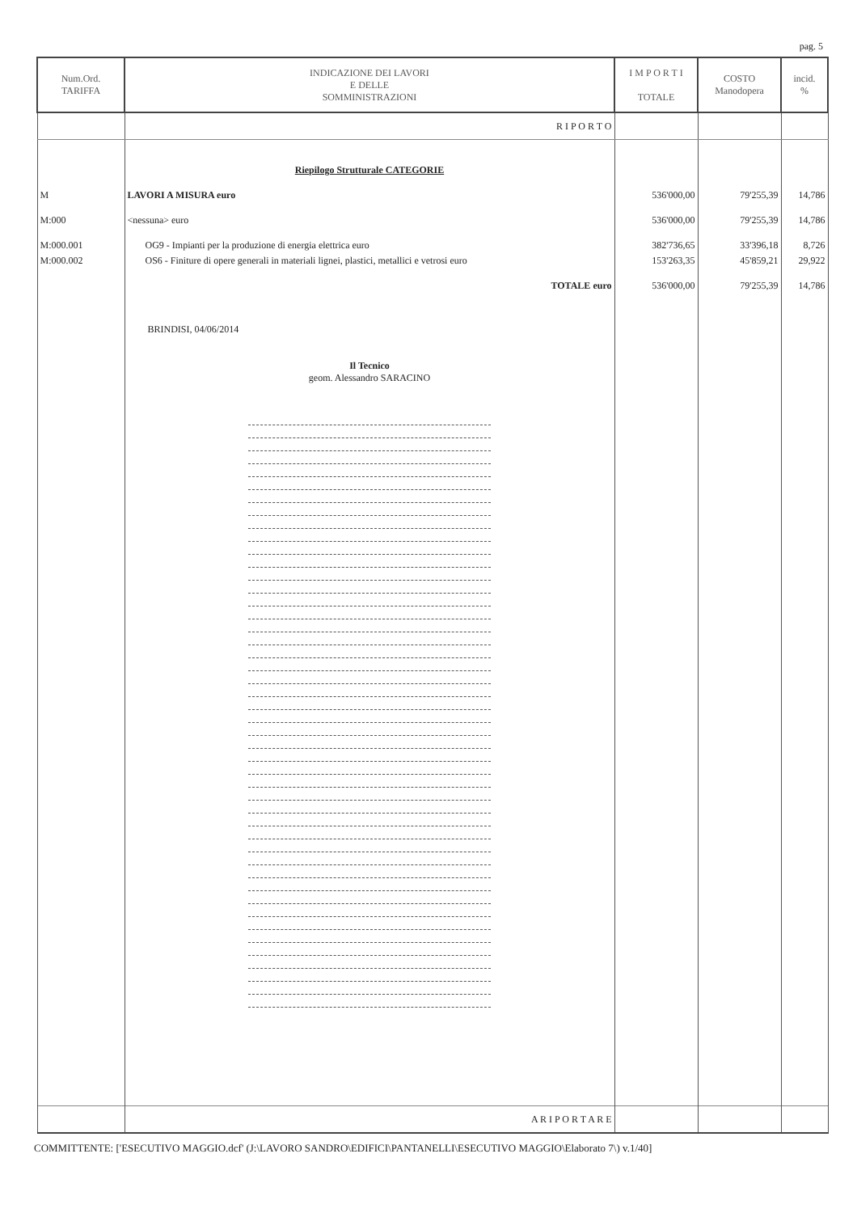pag. 5
| Num.Ord. TARIFFA | INDICAZIONE DEI LAVORI E DELLE SOMMINISTRAZIONI | I M P O R T I TOTALE | COSTO Manodopera | incid. % |
| --- | --- | --- | --- | --- |
| | R I P O R T O | | | |
| | Riepilogo Strutturale CATEGORIE | | | |
| M | LAVORI A MISURA euro | 536'000,00 | 79'255,39 | 14,786 |
| M:000 | <nessuna> euro | 536'000,00 | 79'255,39 | 14,786 |
| M:000.001 | OG9 - Impianti per la produzione di energia elettrica euro | 382'736,65 | 33'396,18 | 8,726 |
| M:000.002 | OS6 - Finiture di opere generali in materiali lignei, plastici, metallici e vetrosi euro | 153'263,35 | 45'859,21 | 29,922 |
| | TOTALE euro | 536'000,00 | 79'255,39 | 14,786 |
| | BRINDISI, 04/06/2014 Il Tecnico geom. Alessandro SARACINO | | | |
| | A R I P O R T A R E | | | |
COMMITTENTE: ['ESECUTIVO MAGGIO.dcf' (J:\LAVORO SANDRO\EDIFICI\PANTANELLI\ESECUTIVO MAGGIO\Elaborato 7\) v.1/40]